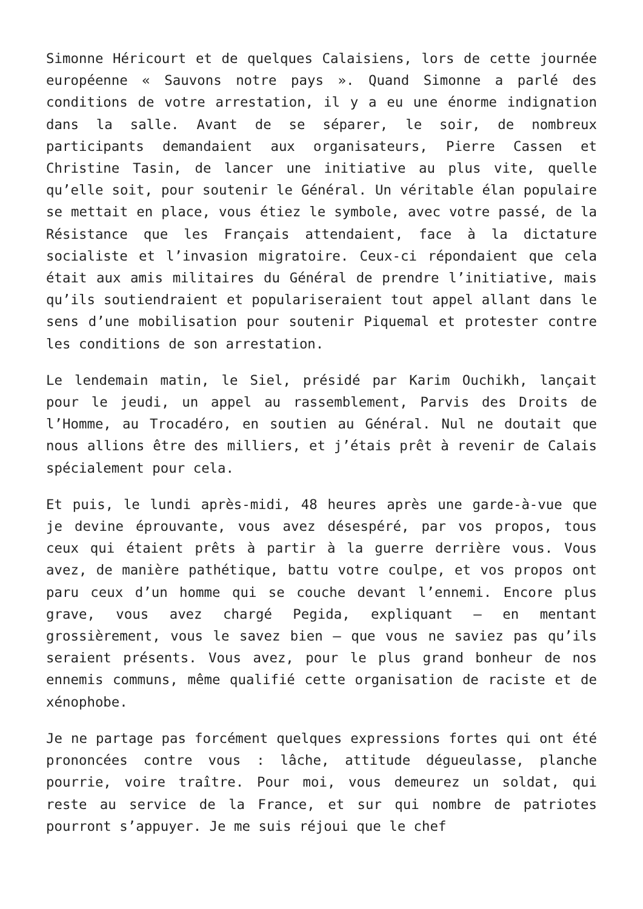Simonne Héricourt et de quelques Calaisiens, lors de cette journée européenne « Sauvons notre pays ». Quand Simonne a parlé des conditions de votre arrestation, il y a eu une énorme indignation dans la salle. Avant de se séparer, le soir, de nombreux participants demandaient aux organisateurs, Pierre Cassen et Christine Tasin, de lancer une initiative au plus vite, quelle qu’elle soit, pour soutenir le Général. Un véritable élan populaire se mettait en place, vous étiez le symbole, avec votre passé, de la Résistance que les Français attendaient, face à la dictature socialiste et l’invasion migratoire. Ceux-ci répondaient que cela était aux amis militaires du Général de prendre l’initiative, mais qu’ils soutiendraient et populariseraient tout appel allant dans le sens d’une mobilisation pour soutenir Piquemal et protester contre les conditions de son arrestation.
Le lendemain matin, le Siel, présidé par Karim Ouchikh, lançait pour le jeudi, un appel au rassemblement, Parvis des Droits de l’Homme, au Trocadéro, en soutien au Général. Nul ne doutait que nous allions être des milliers, et j’étais prêt à revenir de Calais spécialement pour cela.
Et puis, le lundi après-midi, 48 heures après une garde-à-vue que je devine éprouvante, vous avez désespéré, par vos propos, tous ceux qui étaient prêts à partir à la guerre derrière vous. Vous avez, de manière pathétique, battu votre coulpe, et vos propos ont paru ceux d’un homme qui se couche devant l’ennemi. Encore plus grave, vous avez chargé Pegida, expliquant – en mentant grossièrement, vous le savez bien – que vous ne saviez pas qu’ils seraient présents. Vous avez, pour le plus grand bonheur de nos ennemis communs, même qualifié cette organisation de raciste et de xénophobe.
Je ne partage pas forcément quelques expressions fortes qui ont été prononcées contre vous : lâche, attitude dégueulasse, planche pourrie, voire traître. Pour moi, vous demeurez un soldat, qui reste au service de la France, et sur qui nombre de patriotes pourront s’appuyer. Je me suis réjoui que le chef